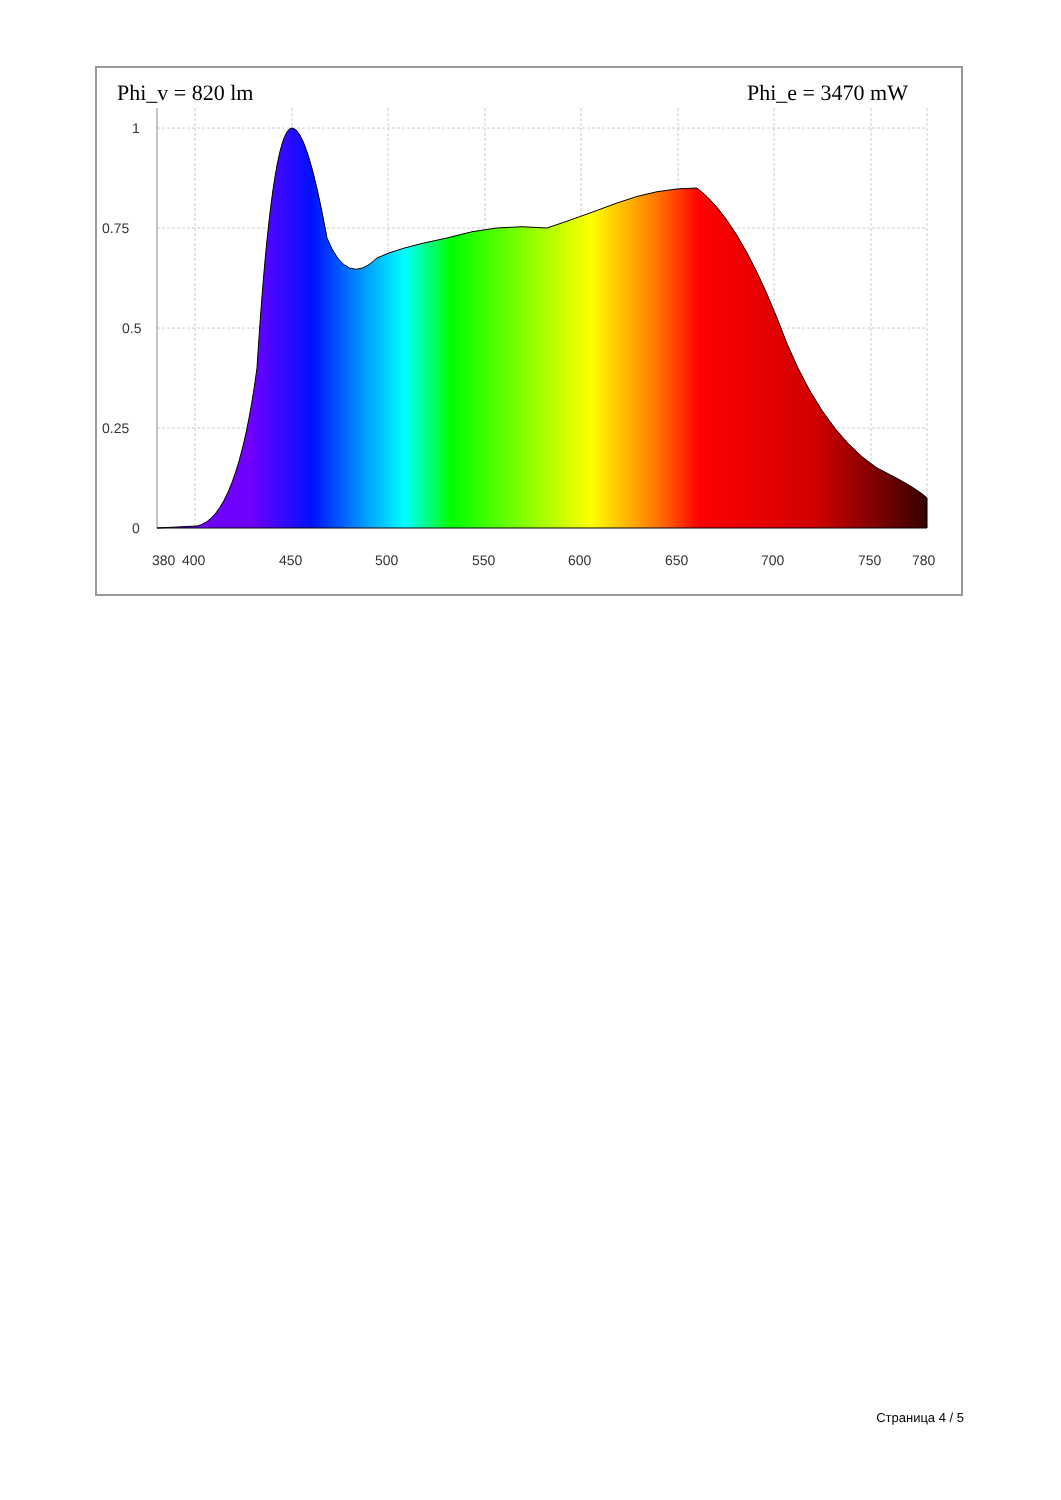Phi_v = 820 lm
Phi_e = 3470 mW
1
0.75
0.5
0.25
0
380
400
450
500
550
600
650
700
750
780
Страница 4 / 5